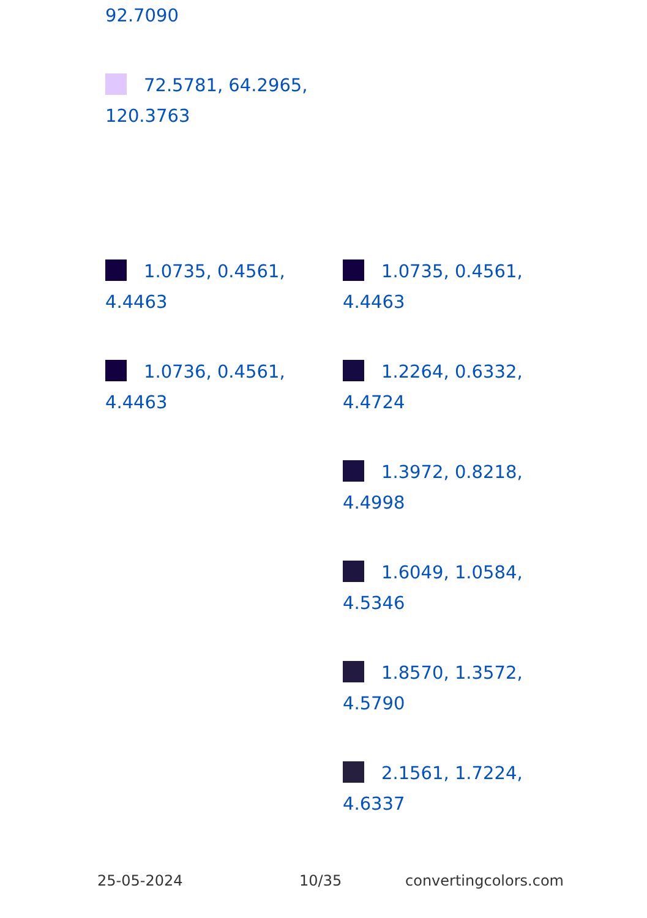92.7090
72.5781, 64.2965, 120.3763
1.0735, 0.4561, 4.4463
1.0735, 0.4561, 4.4463
1.0736, 0.4561, 4.4463
1.2264, 0.6332, 4.4724
1.3972, 0.8218, 4.4998
1.6049, 1.0584, 4.5346
1.8570, 1.3572, 4.5790
2.1561, 1.7224, 4.6337
25-05-2024 10/35 convertingcolors.com